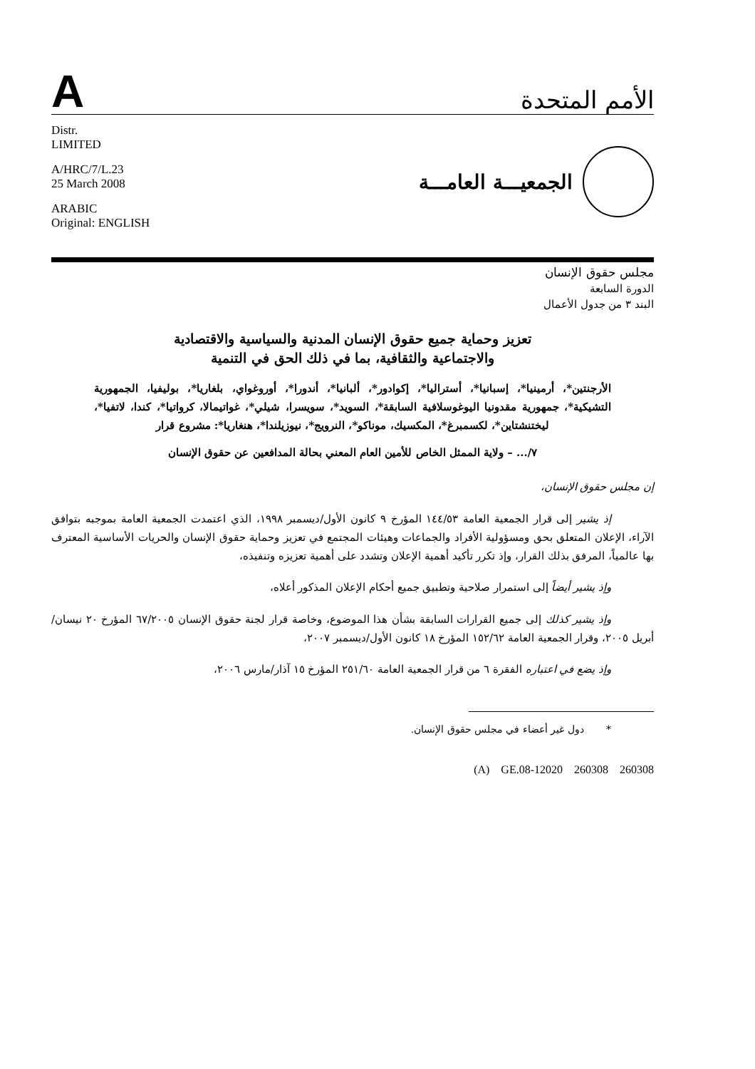A
الأمم المتحدة
Distr.
LIMITED
A/HRC/7/L.23
25 March 2008
ARABIC
Original: ENGLISH
الجمعيـــة العامـــة
مجلس حقوق الإنسان
الدورة السابعة
البند ٣ من جدول الأعمال
تعزيز وحماية جميع حقوق الإنسان المدنية والسياسية والاقتصادية
والاجتماعية والثقافية، بما في ذلك الحق في التنمية
الأرجنتين*، أرمينيا*، إسبانيا*، أستراليا*، إكوادور*، ألبانيا*، أندورا*، أوروغواي، بلغاريا*، بوليفيا، الجمهورية التشيكية*، جمهورية مقدونيا اليوغوسلافية السابقة*، السويد*، سويسرا، شيلي*، غواتيمالا، كرواتيا*، كندا، لاتفيا*، ليختنشتاين*، لكسمبرغ*، المكسيك، موناكو*، النرويج*، نيوزيلندا*، هنغاريا*: مشروع قرار
٧/... – ولاية الممثل الخاص للأمين العام المعني بحالة المدافعين عن حقوق الإنسان
إن مجلس حقوق الإنسان،
إذ يشير إلى قرار الجمعية العامة ١٤٤/٥٣ المؤرخ ٩ كانون الأول/ديسمبر ١٩٩٨، الذي اعتمدت الجمعية العامة بموجبه بتوافق الآراء، الإعلان المتعلق بحق ومسؤولية الأفراد والجماعات وهيئات المجتمع في تعزيز وحماية حقوق الإنسان والحريات الأساسية المعترف بها عالمياً، المرفق بذلك القرار، وإذ تكرر تأكيد أهمية الإعلان وتشدد على أهمية تعزيزه وتنفيذه،
وإذ يشير أيضاً إلى استمرار صلاحية وتطبيق جميع أحكام الإعلان المذكور أعلاه،
وإذ يشير كذلك إلى جميع القرارات السابقة بشأن هذا الموضوع، وخاصة قرار لجنة حقوق الإنسان ٦٧/٢٠٠٥ المؤرخ ٢٠ نيسان/أبريل ٢٠٠٥، وقرار الجمعية العامة ١٥٢/٦٢ المؤرخ ١٨ كانون الأول/ديسمبر ٢٠٠٧،
وإذ يضع في اعتباره الفقرة ٦ من قرار الجمعية العامة ٢٥١/٦٠ المؤرخ ١٥ آذار/مارس ٢٠٠٦،
* دول غير أعضاء في مجلس حقوق الإنسان.
(A) GE.08-12020 260308 260308